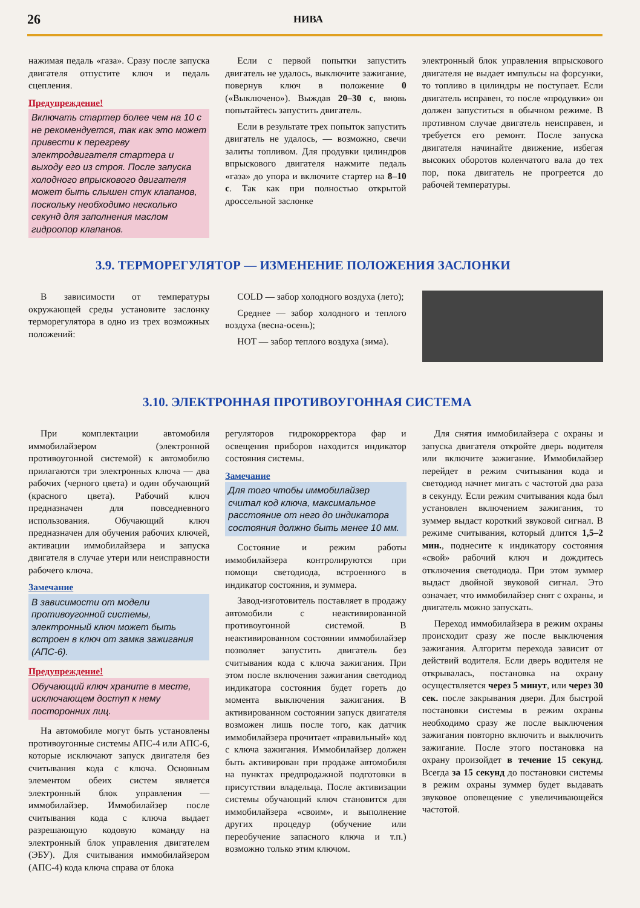26 НИВА
нажимая педаль «газа». Сразу после запуска двигателя отпустите ключ и педаль сцепления.
Предупреждение!
Включать стартер более чем на 10 с не рекомендуется, так как это может привести к перегреву электродвигателя стартера и выходу его из строя. После запуска холодного впрыскового двигателя может быть слышен стук клапанов, поскольку необходимо несколько секунд для заполнения маслом гидроопор клапанов.
Если с первой попытки запустить двигатель не удалось, выключите зажигание, повернув ключ в положение 0 («Выключено»). Выждав 20–30 с, вновь попытайтесь запустить двигатель.
Если в результате трех попыток запустить двигатель не удалось, — возможно, свечи залиты топливом. Для продувки цилиндров впрыскового двигателя нажмите педаль «газа» до упора и включите стартер на 8–10 с. Так как при полностью открытой дроссельной заслонке
электронный блок управления впрыскового двигателя не выдает импульсы на форсунки, то топливо в цилиндры не поступает. Если двигатель исправен, то после «продувки» он должен запуститься в обычном режиме. В противном случае двигатель неисправен, и требуется его ремонт. После запуска двигателя начинайте движение, избегая высоких оборотов коленчатого вала до тех пор, пока двигатель не прогреется до рабочей температуры.
3.9. ТЕРМОРЕГУЛЯТОР — ИЗМЕНЕНИЕ ПОЛОЖЕНИЯ ЗАСЛОНКИ
В зависимости от температуры окружающей среды установите заслонку терморегулятора в одно из трех возможных положений:
COLD — забор холодного воздуха (лето);
Среднее — забор холодного и теплого воздуха (весна-осень);
HOT — забор теплого воздуха (зима).
3.10. ЭЛЕКТРОННАЯ ПРОТИВОУГОННАЯ СИСТЕМА
При комплектации автомобиля иммобилайзером (электронной противоугонной системой) к автомобилю прилагаются три электронных ключа — два рабочих (черного цвета) и один обучающий (красного цвета). Рабочий ключ предназначен для повседневного использования. Обучающий ключ предназначен для обучения рабочих ключей, активации иммобилайзера и запуска двигателя в случае утери или неисправности рабочего ключа.
Замечание
В зависимости от модели противоугонной системы, электронный ключ может быть встроен в ключ от замка зажигания (АПС-6).
Предупреждение!
Обучающий ключ храните в месте, исключающем доступ к нему посторонних лиц.
На автомобиле могут быть установлены противоугонные системы АПС-4 или АПС-6, которые исключают запуск двигателя без считывания кода с ключа. Основным элементом обеих систем является электронный блок управления — иммобилайзер. Иммобилайзер после считывания кода с ключа выдает разрешающую кодовую команду на электронный блок управления двигателем (ЭБУ). Для считывания иммобилайзером (АПС-4) кода ключа справа от блока
регуляторов гидрокорректора фар и освещения приборов находится индикатор состояния системы.
Замечание
Для того чтобы иммобилайзер считал код ключа, максимальное расстояние от него до индикатора состояния должно быть менее 10 мм.
Состояние и режим работы иммобилайзера контролируются при помощи светодиода, встроенного в индикатор состояния, и зуммера.
Завод-изготовитель поставляет в продажу автомобили с неактивированной противоугонной системой. В неактивированном состоянии иммобилайзер позволяет запустить двигатель без считывания кода с ключа зажигания. При этом после включения зажигания светодиод индикатора состояния будет гореть до момента выключения зажигания. В активированном состоянии запуск двигателя возможен лишь после того, как датчик иммобилайзера прочитает «правильный» код с ключа зажигания. Иммобилайзер должен быть активирован при продаже автомобиля на пунктах предпродажной подготовки в присутствии владельца. После активизации системы обучающий ключ становится для иммобилайзера «своим», и выполнение других процедур (обучение или переобучение запасного ключа и т.п.) возможно только этим ключом.
Для снятия иммобилайзера с охраны и запуска двигателя откройте дверь водителя или включите зажигание. Иммобилайзер перейдет в режим считывания кода и светодиод начнет мигать с частотой два раза в секунду. Если режим считывания кода был установлен включением зажигания, то зуммер выдаст короткий звуковой сигнал. В режиме считывания, который длится 1,5–2 мин., поднесите к индикатору состояния «свой» рабочий ключ и дождитесь отключения светодиода. При этом зуммер выдаст двойной звуковой сигнал. Это означает, что иммобилайзер снят с охраны, и двигатель можно запускать.
Переход иммобилайзера в режим охраны происходит сразу же после выключения зажигания. Алгоритм перехода зависит от действий водителя. Если дверь водителя не открывалась, постановка на охрану осуществляется через 5 минут, или через 30 сек. после закрывания двери. Для быстрой постановки системы в режим охраны необходимо сразу же после выключения зажигания повторно включить и выключить зажигание. После этого постановка на охрану произойдет в течение 15 секунд. Всегда за 15 секунд до постановки системы в режим охраны зуммер будет выдавать звуковое оповещение с увеличивающейся частотой.